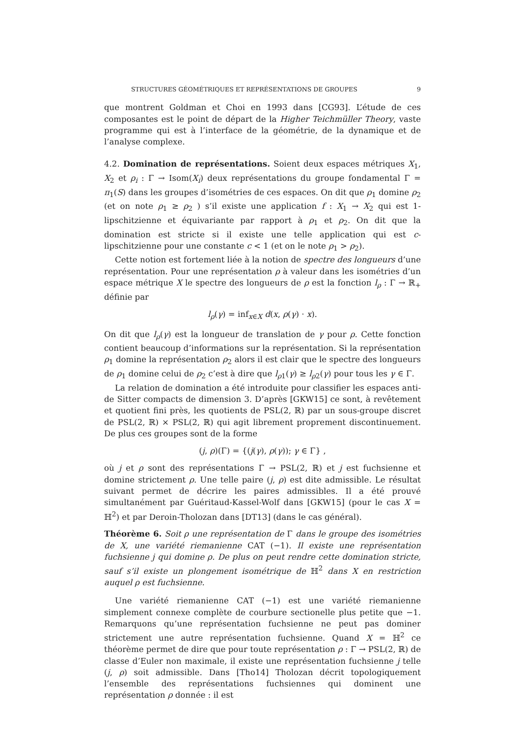STRUCTURES GÉOMÉTRIQUES ET REPRÉSENTATIONS DE GROUPES 9
que montrent Goldman et Choi en 1993 dans [CG93]. L’étude de ces composantes est le point de départ de la Higher Teichmüller Theory, vaste programme qui est à l’interface de la géométrie, de la dynamique et de l’analyse complexe.
4.2. Domination de représentations. Soient deux espaces métriques X<sub>1</sub>, X<sub>2</sub> et ρ<sub>i</sub> : Γ → Isom(X<sub>i</sub>) deux représentations du groupe fondamental Γ = π<sub>1</sub>(S) dans les groupes d’isométries de ces espaces. On dit que ρ<sub>1</sub> domine ρ<sub>2</sub> (et on note ρ<sub>1</sub> ≥ ρ<sub>2</sub> ) s’il existe une application f : X<sub>1</sub> → X<sub>2</sub> qui est 1-lipschitzienne et équivariante par rapport à ρ<sub>1</sub> et ρ<sub>2</sub>. On dit que la domination est stricte si il existe une telle application qui est c-lipschitzienne pour une constante c < 1 (et on le note ρ<sub>1</sub> > ρ<sub>2</sub>).
Cette notion est fortement liée à la notion de spectre des longueurs d’une représentation. Pour une représentation ρ à valeur dans les isométries d’un espace métrique X le spectre des longueurs de ρ est la fonction l<sub>ρ</sub> : Γ → ℝ<sub>+</sub> définie par
l<sub>ρ</sub>(γ) = inf<sub>x∈X</sub> d(x, ρ(γ) · x).
On dit que l<sub>ρ</sub>(γ) est la longueur de translation de γ pour ρ. Cette fonction contient beaucoup d’informations sur la représentation. Si la représentation ρ<sub>1</sub> domine la représentation ρ<sub>2</sub> alors il est clair que le spectre des longueurs de ρ<sub>1</sub> domine celui de ρ<sub>2</sub> c’est à dire que l<sub>ρ1</sub>(γ) ≥ l<sub>ρ2</sub>(γ) pour tous les γ ∈ Γ.
La relation de domination a été introduite pour classifier les espaces anti-de Sitter compacts de dimension 3. D’après [GKW15] ce sont, à revêtement et quotient fini près, les quotients de PSL(2, ℝ) par un sous-groupe discret de PSL(2, ℝ) × PSL(2, ℝ) qui agit librement proprement discontinuement. De plus ces groupes sont de la forme
(j, ρ)(Γ) = {(j(γ), ρ(γ)); γ ∈ Γ} ,
où j et ρ sont des représentations Γ → PSL(2, ℝ) et j est fuchsienne et domine strictement ρ. Une telle paire (j, ρ) est dite admissible. Le résultat suivant permet de décrire les paires admissibles. Il a été prouvé simultanément par Guéritaud-Kassel-Wolf dans [GKW15] (pour le cas X = ℍ<sup>2</sup>) et par Deroin-Tholozan dans [DT13] (dans le cas général).
Théorème 6. Soit ρ une représentation de Γ dans le groupe des isométries de X, une variété riemanienne CAT (−1). Il existe une représentation fuchsienne j qui domine ρ. De plus on peut rendre cette domination stricte, sauf s’il existe un plongement isométrique de ℍ<sup>2</sup> dans X en restriction auquel ρ est fuchsienne.
Une variété riemanienne CAT (−1) est une variété riemanienne simplement connexe complète de courbure sectionelle plus petite que −1. Remarquons qu’une représentation fuchsienne ne peut pas dominer strictement une autre représentation fuchsienne. Quand X = ℍ<sup>2</sup> ce théorème permet de dire que pour toute représentation ρ : Γ → PSL(2, ℝ) de classe d’Euler non maximale, il existe une représentation fuchsienne j telle (j, ρ) soit admissible. Dans [Tho14] Tholozan décrit topologiquement l’ensemble des représentations fuchsiennes qui dominent une représentation ρ donnée : il est